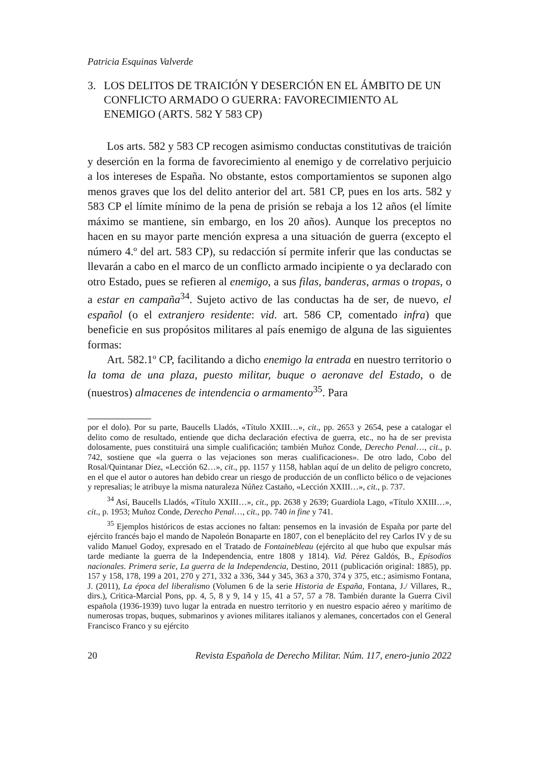Patricia Esquinas Valverde
3. LOS DELITOS DE TRAICIÓN Y DESERCIÓN EN EL ÁMBITO DE UN CONFLICTO ARMADO O GUERRA: FAVORECIMIENTO AL ENEMIGO (ARTS. 582 Y 583 CP)
Los arts. 582 y 583 CP recogen asimismo conductas constitutivas de traición y deserción en la forma de favorecimiento al enemigo y de correlativo perjuicio a los intereses de España. No obstante, estos comportamientos se suponen algo menos graves que los del delito anterior del art. 581 CP, pues en los arts. 582 y 583 CP el límite mínimo de la pena de prisión se rebaja a los 12 años (el límite máximo se mantiene, sin embargo, en los 20 años). Aunque los preceptos no hacen en su mayor parte mención expresa a una situación de guerra (excepto el número 4.º del art. 583 CP), su redacción sí permite inferir que las conductas se llevarán a cabo en el marco de un conflicto armado incipiente o ya declarado con otro Estado, pues se refieren al enemigo, a sus filas, banderas, armas o tropas, o a estar en campaña<sup>34</sup>. Sujeto activo de las conductas ha de ser, de nuevo, el español (o el extranjero residente: vid. art. 586 CP, comentado infra) que beneficie en sus propósitos militares al país enemigo de alguna de las siguientes formas:
Art. 582.1º CP, facilitando a dicho enemigo la entrada en nuestro territorio o la toma de una plaza, puesto militar, buque o aeronave del Estado, o de (nuestros) almacenes de intendencia o armamento<sup>35</sup>. Para
por el dolo). Por su parte, Baucells Lladós, «Título XXIII…», cit., pp. 2653 y 2654, pese a catalogar el delito como de resultado, entiende que dicha declaración efectiva de guerra, etc., no ha de ser prevista dolosamente, pues constituirá una simple cualificación; también Muñoz Conde, Derecho Penal…, cit., p. 742, sostiene que «la guerra o las vejaciones son meras cualificaciones». De otro lado, Cobo del Rosal/Quintanar Díez, «Lección 62…», cit., pp. 1157 y 1158, hablan aquí de un delito de peligro concreto, en el que el autor o autores han debido crear un riesgo de producción de un conflicto bélico o de vejaciones y represalias; le atribuye la misma naturaleza Núñez Castaño, «Lección XXIII…», cit., p. 737.
<sup>34</sup> Así, Baucells Lladós, «Título XXIII…», cit., pp. 2638 y 2639; Guardiola Lago, «Título XXIII…», cit., p. 1953; Muñoz Conde, Derecho Penal…, cit., pp. 740 in fine y 741.
<sup>35</sup> Ejemplos históricos de estas acciones no faltan: pensemos en la invasión de España por parte del ejército francés bajo el mando de Napoleón Bonaparte en 1807, con el beneplácito del rey Carlos IV y de su valido Manuel Godoy, expresado en el Tratado de Fontainebleau (ejército al que hubo que expulsar más tarde mediante la guerra de la Independencia, entre 1808 y 1814). Vid. Pérez Galdós, B., Episodios nacionales. Primera serie, La guerra de la Independencia, Destino, 2011 (publicación original: 1885), pp. 157 y 158, 178, 199 a 201, 270 y 271, 332 a 336, 344 y 345, 363 a 370, 374 y 375, etc.; asimismo Fontana, J. (2011), La época del liberalismo (Volumen 6 de la serie Historia de España, Fontana, J./ Villares, R., dirs.), Critica-Marcial Pons, pp. 4, 5, 8 y 9, 14 y 15, 41 a 57, 57 a 78. También durante la Guerra Civil española (1936-1939) tuvo lugar la entrada en nuestro territorio y en nuestro espacio aéreo y marítimo de numerosas tropas, buques, submarinos y aviones militares italianos y alemanes, concertados con el General Francisco Franco y su ejército
20 Revista Española de Derecho Militar. Núm. 117, enero-junio 2022